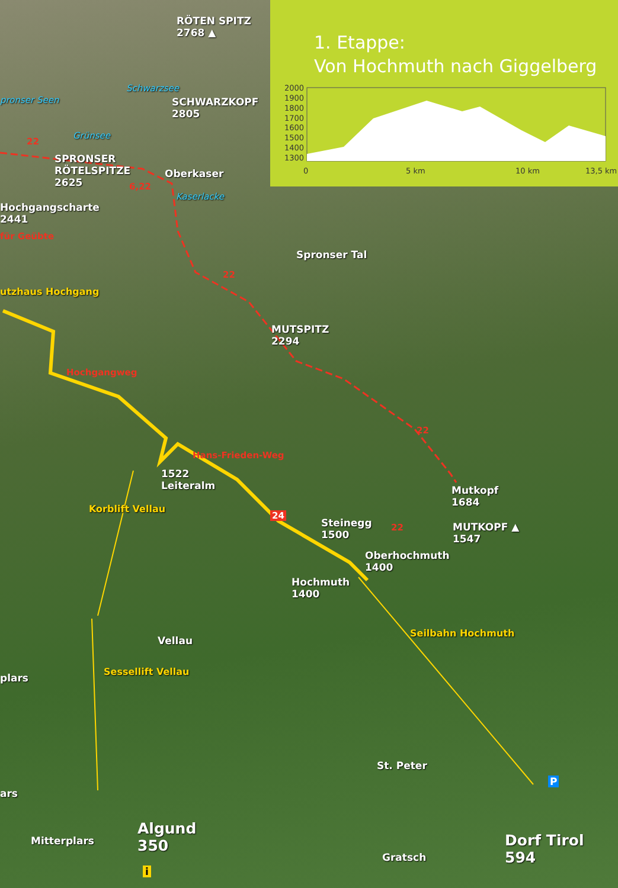1. Etappe:
Von Hochmuth nach Giggelberg
2000
1900
1800
1700
1600
1500
1400
1300
0
5 km
10 km
13,5 km
RÖTEN SPITZ
2768 ▲
Schwarzsee
SCHWARZKOPF
2805
pronser Seen
Grünsee
22
SPRONSER
RÖTELSPITZE
2625
Oberkaser
6,22
Kaserlacke
Hochgangscharte
2441
für Geübte
22
utzhaus Hochgang
MUTSPITZ
2294
Spronser Tal
Hochgangweg
22
Hans-Frieden-Weg
1522
Leiteralm
Mutkopf
1684
MUTKOPF ▲
1547
24
Steinegg
1500
22
Oberhochmuth
1400
Hochmuth
1400
Korblift Vellau
Vellau
Seilbahn Hochmuth
plars
Sessellift Vellau
St. Peter
P
ars
Algund
350
Mitterplars
Dorf Tirol
594
Gratsch
i